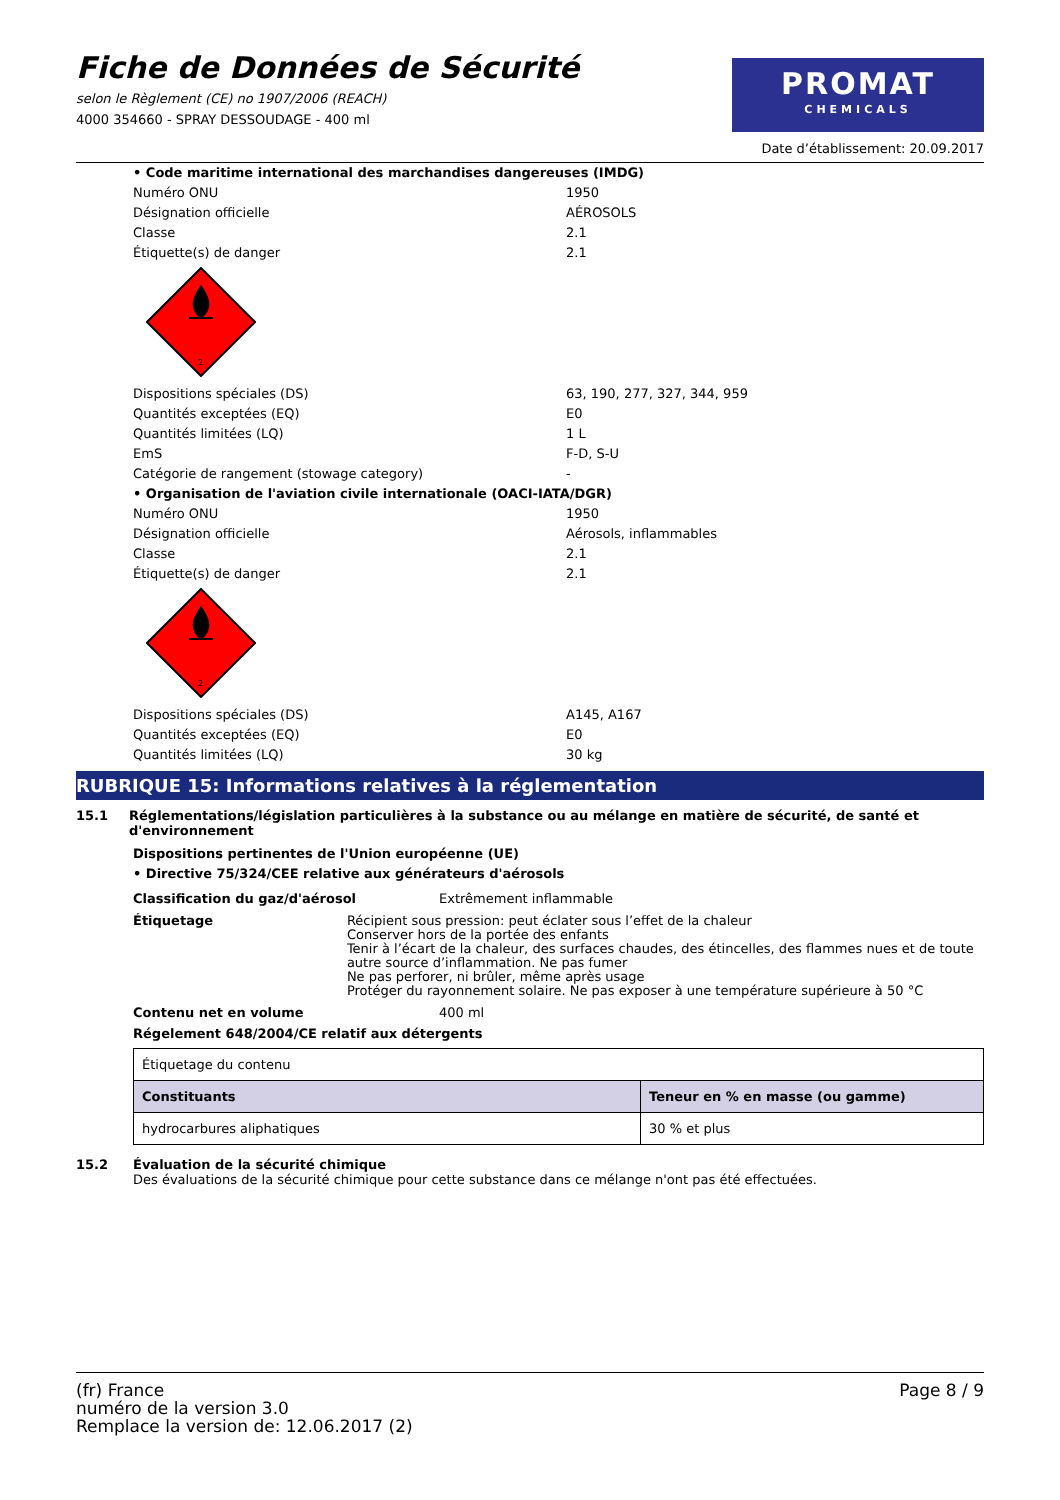Fiche de Données de Sécurité
selon le Règlement (CE) no 1907/2006 (REACH)
4000 354660 - SPRAY DESSOUDAGE - 400 ml
PROMAT
CHEMICALS
Date d’établissement: 20.09.2017
• Code maritime international des marchandises dangereuses (IMDG)
Numéro ONU 1950
Désignation officielle AÉROSOLS
Classe 2.1
Étiquette(s) de danger 2.1
2
Dispositions spéciales (DS) 63, 190, 277, 327, 344, 959
Quantités exceptées (EQ) E0
Quantités limitées (LQ) 1 L
EmS F-D, S-U
Catégorie de rangement (stowage category) -
• Organisation de l'aviation civile internationale (OACI-IATA/DGR)
Numéro ONU 1950
Désignation officielle Aérosols, inflammables
Classe 2.1
Étiquette(s) de danger 2.1
2
Dispositions spéciales (DS) A145, A167
Quantités exceptées (EQ) E0
Quantités limitées (LQ) 30 kg
RUBRIQUE 15: Informations relatives à la réglementation
15.1 Réglementations/législation particulières à la substance ou au mélange en matière de sécurité, de santé et d'environnement
Dispositions pertinentes de l'Union européenne (UE)
• Directive 75/324/CEE relative aux générateurs d'aérosols
Classification du gaz/d'aérosol Extrêmement inflammable
Étiquetage Récipient sous pression: peut éclater sous l’effet de la chaleur
Conserver hors de la portée des enfants
Tenir à l’écart de la chaleur, des surfaces chaudes, des étincelles, des flammes nues et de toute autre source d’inflammation. Ne pas fumer
Ne pas perforer, ni brûler, même après usage
Protéger du rayonnement solaire. Ne pas exposer à une température supérieure à 50 °C
Contenu net en volume 400 ml
Régelement 648/2004/CE relatif aux détergents
| Étiquetage du contenu | |
| Constituants | Teneur en % en masse (ou gamme) |
| hydrocarbures aliphatiques | 30 % et plus |
15.2 Évaluation de la sécurité chimique
Des évaluations de la sécurité chimique pour cette substance dans ce mélange n'ont pas été effectuées.
(fr) France Page 8 / 9
numéro de la version 3.0
Remplace la version de: 12.06.2017 (2)